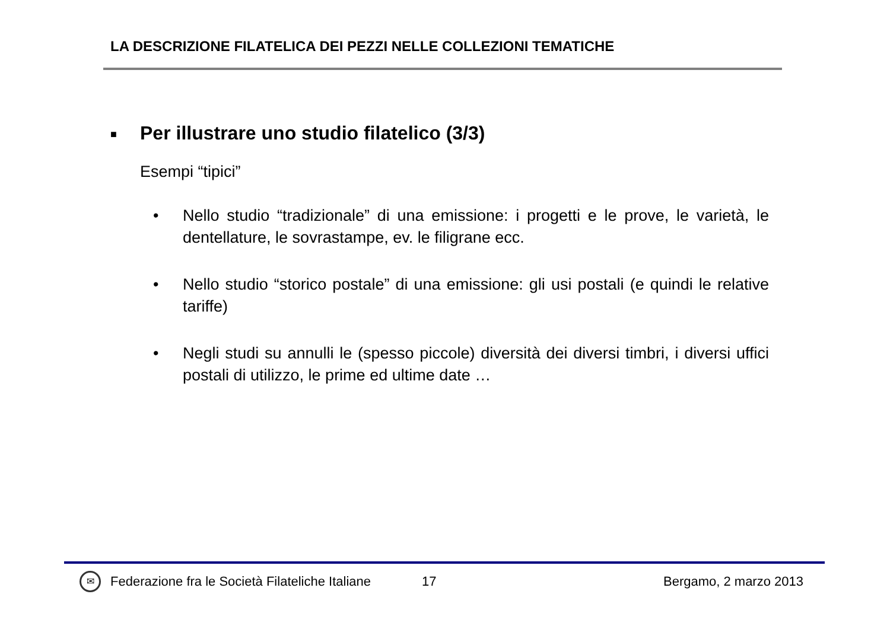LA DESCRIZIONE FILATELICA DEI PEZZI NELLE COLLEZIONI TEMATICHE
■ Per illustrare uno studio filatelico (3/3)
Esempi “tipici”
• Nello studio “tradizionale” di una emissione: i progetti e le prove, le varietà, le dentellature, le sovrastampe, ev. le filigrane ecc.
• Nello studio “storico postale” di una emissione: gli usi postali (e quindi le relative tariffe)
• Negli studi su annulli le (spesso piccole) diversità dei diversi timbri, i diversi uffici postali di utilizzo, le prime ed ultime date …
✉ Federazione fra le Società Filateliche Italiane 17 Bergamo, 2 marzo 2013